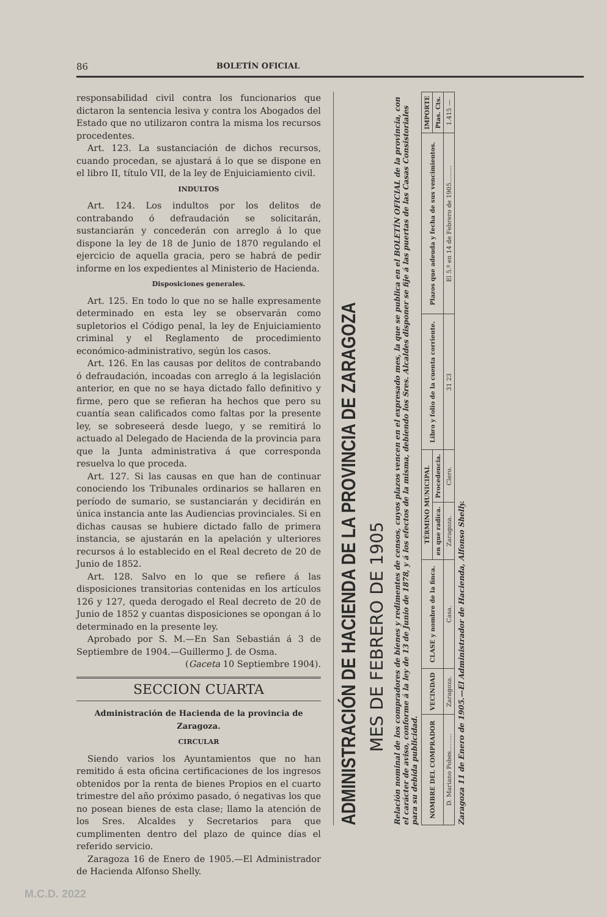86 BOLETÍN OFICIAL
responsabilidad civil contra los funcionarios que dictaron la sentencia lesiva y contra los Abogados del Estado que no utilizaron contra la misma los recursos procedentes.
Art. 123. La sustanciación de dichos recursos, cuando procedan, se ajustará á lo que se dispone en el libro II, título VII, de la ley de Enjuiciamiento civil.
INDULTOS
Art. 124. Los indultos por los delitos de contrabando ó defraudación se solicitarán, sustanciarán y concederán con arreglo á lo que dispone la ley de 18 de Junio de 1870 regulando el ejercicio de aquella gracia, pero se habrá de pedir informe en los expedientes al Ministerio de Hacienda.
Disposiciones generales.
Art. 125. En todo lo que no se halle expresamente determinado en esta ley se observarán como supletorios el Código penal, la ley de Enjuiciamiento criminal y el Reglamento de procedimiento económico-administrativo, según los casos.
Art. 126. En las causas por delitos de contrabando ó defraudación, incoadas con arreglo á la legislación anterior, en que no se haya dictado fallo definitivo y firme, pero que se refieran ha hechos que pero su cuantía sean calificados como faltas por la presente ley, se sobreseerá desde luego, y se remitirá lo actuado al Delegado de Hacienda de la provincia para que la Junta administrativa á que corresponda resuelva lo que proceda.
Art. 127. Si las causas en que han de continuar conociendo los Tribunales ordinarios se hallaren en período de sumario, se sustanciarán y decidirán en única instancia ante las Audiencias provinciales. Si en dichas causas se hubiere dictado fallo de primera instancia, se ajustarán en la apelación y ulteriores recursos á lo establecido en el Real decreto de 20 de Junio de 1852.
Art. 128. Salvo en lo que se refiere á las disposiciones transitorias contenidas en los artículos 126 y 127, queda derogado el Real decreto de 20 de Junio de 1852 y cuantas disposiciones se opongan á lo determinado en la presente ley.
Aprobado por S. M.—En San Sebastián á 3 de Septiembre de 1904.—Guillermo J. de Osma.
(Gaceta 10 Septiembre 1904).
SECCION CUARTA
Administración de Hacienda de la provincia de Zaragoza.
CIRCULAR
Siendo varios los Ayuntamientos que no han remitido á esta oficina certificaciones de los ingresos obtenidos por la renta de bienes Propios en el cuarto trimestre del año próximo pasado, ó negativas los que no posean bienes de esta clase; llamo la atención de los Sres. Alcaldes y Secretarios para que cumplimenten dentro del plazo de quince días el referido servicio.
Zaragoza 16 de Enero de 1905.—El Administrador de Hacienda Alfonso Shelly.
ADMINISTRACIÓN DE HACIENDA DE LA PROVINCIA DE ZARAGOZA
MES DE FEBRERO DE 1905
Relación nominal de los compradores de bienes y redimentes de censos, cuyos plazos vencen en el expresado mes, la que se publica en el BOLETÍN OFICIAL de la provincia, con el carácter de aviso, conforme á la ley de 13 de Junio de 1878, y á los efectos de la misma, debiendo los Sres. Alcaldes disponer se fije á las puertas de las Casas Consistoriales para su debida publicidad.
| NOMBRE DEL COMPRADOR | VECINDAD | CLASE y nombre de la finca. | TÉRMINO MUNICIPAL | | Libro y folio de la cuenta corriente. | Plazos que adeuda y fecha de sus vencimientos. | IMPORTE |
| --- | --- | --- | --- | --- | --- | --- | --- |
| | | | en que radica. | Procedencia. | | | Ptas. Cts. |
| D. Mariano Pobes......... | Zaragoza. | Casa. | Zaragoza. | Clero. | 31 23 | El 5.º en 14 de Febrero de 1905......... | 1.415 — |
Zaragoza 11 de Enero de 1905.—El Administrador de Hacienda, Alfonso Shelly.
M.C.D. 2022